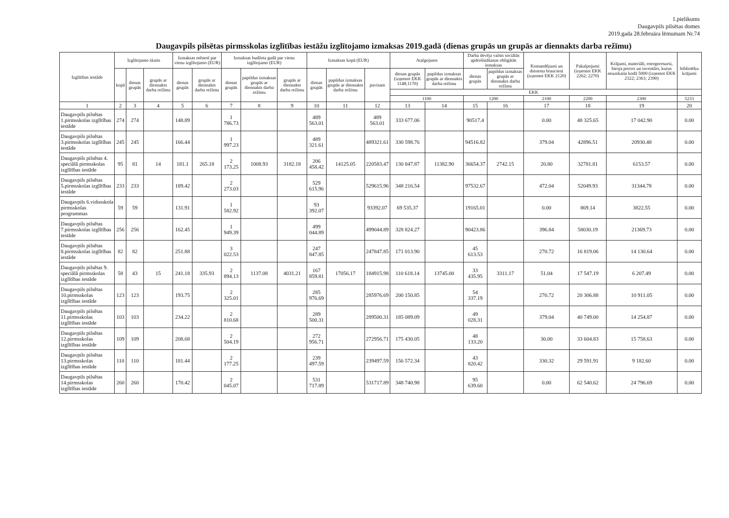1.pielikums
Daugavpils pilsētas domes
2019.gada 28.februāra lēmumam Nr.74
Daugavpils pilsētas pirmsskolas izglītības iestāžu izglītojamo izmaksas 2019.gadā (dienas grupās un grupās ar diennakts darba režīmu)
| Izglītības iestāde | Izglītojamo skaits | | | Izmaksas mēnesī par vienu izglītojamo (EUR) | | Izmaksas budžeta gadā par vienu izglītojamo (EUR) | | | Izmaksas kopā (EUR) | | | Atalgojums | | Darba devēja valsts sociālās apdrošināšanas obligātās iemaksas | | Komandējumi un dienesta braucieni (izņemot EKK 2120) | Pakalpojumi (izņemot EKK 2262; 2270) | Krājumi, materiāli, energoresursi, biroja preces un inventārs, kurus neuzskaita kodā 5000 (izņemot EKK 2322; 2363; 2390) | bibliotēku krājumi |
| --- | --- | --- | --- | --- | --- | --- | --- | --- | --- | --- | --- | --- | --- | --- | --- | --- | --- | --- | --- |
| | kopā | dienas grupās | grupās ar diennakts darba režīmu | dienas grupās | grupās ar diennakts darba režīmu | dienas grupās | papildus izmaksas grupās ar diennakts darba režīmu | grupās ar diennakts darba režīmu | dienas grupās | papildus izmaksas grupās ar diennakts darba režīmu | pavisam | dienas grupās (izņemot EKK 1148;1170) | papildus izmaksas grupās ar diennakts darba režīmu | dienas grupās | papildus izmaksas grupās ar diennakts darba režīmu | | | | |
| | | | | | | | | | | | | EKK | | | | | | | |
| | | | | | | | | | | | | 1100 | | 1200 | | 2100 | 2200 | 2300 | 5233 |
| 1 | 2 | 3 | 4 | 5 | 6 | 7 | 8 | 9 | 10 | 11 | 12 | 13 | 14 | 15 | 16 | 17 | 18 | 19 | 20 |
| Daugavpils pilsētas 1.pirmsskolas izglītības iestāde | 274 | 274 | | 148.89 | | 1 786.73 | | | 489 563.01 | | 489 563.01 | 333 677.06 | | 90517.4 | | 0.00 | 48 325.65 | 17 042.90 | 0.00 |
| Daugavpils pilsētas 3.pirmsskolas izglītības iestāde | 245 | 245 | | 166.44 | | 1 997.23 | | | 489 321.61 | | 489321.61 | 330 598.76 | | 94516.82 | | 379.04 | 42896.51 | 20930.48 | 0.00 |
| Daugavpils pilsētas 4. speciālā pirmsskolas izglītības iestāde | 95 | 81 | 14 | 181.1 | 265.18 | 2 173.25 | 1008.93 | 3182.18 | 206 458.42 | 14125.05 | 220583.47 | 130 847.87 | 11382.90 | 36654.37 | 2742.15 | 20.80 | 32781.81 | 6153.57 | 0.00 |
| Daugavpils pilsētas 5.pirmsskolas izglītības iestāde | 233 | 233 | | 189.42 | | 2 273.03 | | | 529 615.96 | | 529615.96 | 348 216.54 | | 97532.67 | | 472.04 | 52049.93 | 31344.78 | 0.00 |
| Daugavpils 6.vidusskola pirmsskolas programmas | 59 | 59 | | 131.91 | | 1 582.92 | | | 93 392.07 | | 93392.07 | 69 535.37 | | 19165.01 | | 0.00 | 869.14 | 3822.55 | 0.00 |
| Daugavpils pilsētas 7.pirmsskolas izglītības iestāde | 256 | 256 | | 162.45 | | 1 949.39 | | | 499 044.89 | | 499044.89 | 328 824.27 | | 90423.86 | | 396.84 | 58030.19 | 21369.73 | 0.00 |
| Daugavpils pilsētas 8.pirmsskolas izglītības iestāde | 82 | 82 | | 251.88 | | 3 022.53 | | | 247 847.85 | | 247847.85 | 171 013.90 | | 45 613.53 | | 270.72 | 16 819.06 | 14 130.64 | 0.00 |
| Daugavpils pilsētas 9. speciālā pirmsskolas izglītības iestāde | 58 | 43 | 15 | 241.18 | 335.93 | 2 894.13 | 1137.08 | 4031.21 | 167 859.81 | 17056.17 | 184915.98 | 110 618.14 | 13745.00 | 33 435.95 | 3311.17 | 51.04 | 17 547.19 | 6 207.49 | 0.00 |
| Daugavpils pilsētas 10.pirmsskolas izglītības iestāde | 123 | 123 | | 193.75 | | 2 325.01 | | | 285 976.69 | | 285976.69 | 200 150.85 | | 54 337.19 | | 270.72 | 20 306.88 | 10 911.05 | 0.00 |
| Daugavpils pilsētas 11.pirmsskolas izglītības iestāde | 103 | 103 | | 234.22 | | 2 810.68 | | | 289 500.31 | | 289500.31 | 185 089.09 | | 49 028.31 | | 379.04 | 40 749.00 | 14 254.87 | 0.00 |
| Daugavpils pilsētas 12.pirmsskolas izglītības iestāde | 109 | 109 | | 208.68 | | 2 504.19 | | | 272 956.71 | | 272956.71 | 175 430.05 | | 48 133.20 | | 30.00 | 33 604.83 | 15 758.63 | 0.00 |
| Daugavpils pilsētas 13.pirmsskolas izglītības iestāde | 110 | 110 | | 181.44 | | 2 177.25 | | | 239 497.59 | | 239497.59 | 156 572.34 | | 43 820.42 | | 330.32 | 29 591.91 | 9 182.60 | 0.00 |
| Daugavpils pilsētas 14.pirmsskolas izglītības iestāde | 260 | 260 | | 170.42 | | 2 045.07 | | | 531 717.89 | | 531717.89 | 348 740.98 | | 95 639.60 | | 0.00 | 62 540.62 | 24 796.69 | 0.00 |